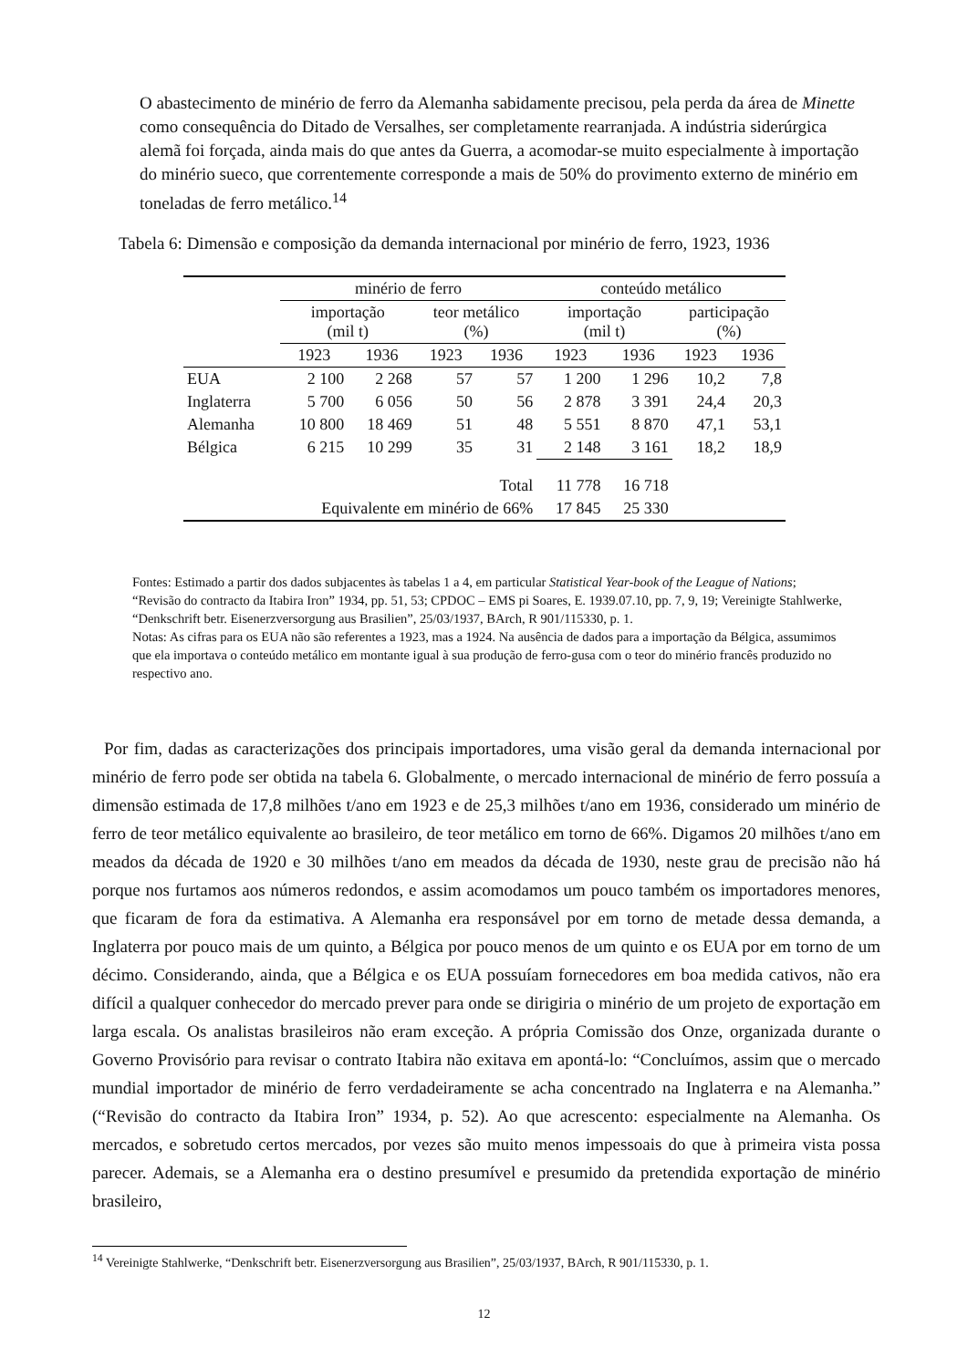O abastecimento de minério de ferro da Alemanha sabidamente precisou, pela perda da área de Minette como consequência do Ditado de Versalhes, ser completamente rearranjada. A indústria siderúrgica alemã foi forçada, ainda mais do que antes da Guerra, a acomodar-se muito especialmente à importação do minério sueco, que correntemente corresponde a mais de 50% do provimento externo de minério em toneladas de ferro metálico.<sup>14</sup>
Tabela 6: Dimensão e composição da demanda internacional por minério de ferro, 1923, 1936
| | minério de ferro | | | | conteúdo metálico | | | |
| --- | --- | --- | --- | --- | --- | --- | --- | --- |
| | importação (mil t) | | teor metálico (%) | | importação (mil t) | | participação (%) | |
| | 1923 | 1936 | 1923 | 1936 | 1923 | 1936 | 1923 | 1936 |
| EUA | 2 100 | 2 268 | 57 | 57 | 1 200 | 1 296 | 10,2 | 7,8 |
| Inglaterra | 5 700 | 6 056 | 50 | 56 | 2 878 | 3 391 | 24,4 | 20,3 |
| Alemanha | 10 800 | 18 469 | 51 | 48 | 5 551 | 8 870 | 47,1 | 53,1 |
| Bélgica | 6 215 | 10 299 | 35 | 31 | 2 148 | 3 161 | 18,2 | 18,9 |
| Total | | | | | 11 778 | 16 718 | | |
| Equivalente em minério de 66% | | | | | 17 845 | 25 330 | | |
Fontes: Estimado a partir dos dados subjacentes às tabelas 1 a 4, em particular Statistical Year-book of the League of Nations; “Revisão do contracto da Itabira Iron” 1934, pp. 51, 53; CPDOC – EMS pi Soares, E. 1939.07.10, pp. 7, 9, 19; Vereinigte Stahlwerke, “Denkschrift betr. Eisenerzversorgung aus Brasilien”, 25/03/1937, BArch, R 901/115330, p. 1.
Notas: As cifras para os EUA não são referentes a 1923, mas a 1924. Na ausência de dados para a importação da Bélgica, assumimos que ela importava o conteúdo metálico em montante igual à sua produção de ferro-gusa com o teor do minério francês produzido no respectivo ano.
Por fim, dadas as caracterizações dos principais importadores, uma visão geral da demanda internacional por minério de ferro pode ser obtida na tabela 6. Globalmente, o mercado internacional de minério de ferro possuía a dimensão estimada de 17,8 milhões t/ano em 1923 e de 25,3 milhões t/ano em 1936, considerado um minério de ferro de teor metálico equivalente ao brasileiro, de teor metálico em torno de 66%. Digamos 20 milhões t/ano em meados da década de 1920 e 30 milhões t/ano em meados da década de 1930, neste grau de precisão não há porque nos furtamos aos números redondos, e assim acomodamos um pouco também os importadores menores, que ficaram de fora da estimativa. A Alemanha era responsável por em torno de metade dessa demanda, a Inglaterra por pouco mais de um quinto, a Bélgica por pouco menos de um quinto e os EUA por em torno de um décimo. Considerando, ainda, que a Bélgica e os EUA possuíam fornecedores em boa medida cativos, não era difícil a qualquer conhecedor do mercado prever para onde se dirigiria o minério de um projeto de exportação em larga escala. Os analistas brasileiros não eram exceção. A própria Comissão dos Onze, organizada durante o Governo Provisório para revisar o contrato Itabira não exitava em apontá-lo: “Concluímos, assim que o mercado mundial importador de minério de ferro verdadeiramente se acha concentrado na Inglaterra e na Alemanha.” (“Revisão do contracto da Itabira Iron” 1934, p. 52). Ao que acrescento: especialmente na Alemanha. Os mercados, e sobretudo certos mercados, por vezes são muito menos impessoais do que à primeira vista possa parecer. Ademais, se a Alemanha era o destino presumível e presumido da pretendida exportação de minério brasileiro,
<sup>14</sup> Vereinigte Stahlwerke, “Denkschrift betr. Eisenerzversorgung aus Brasilien”, 25/03/1937, BArch, R 901/115330, p. 1.
12